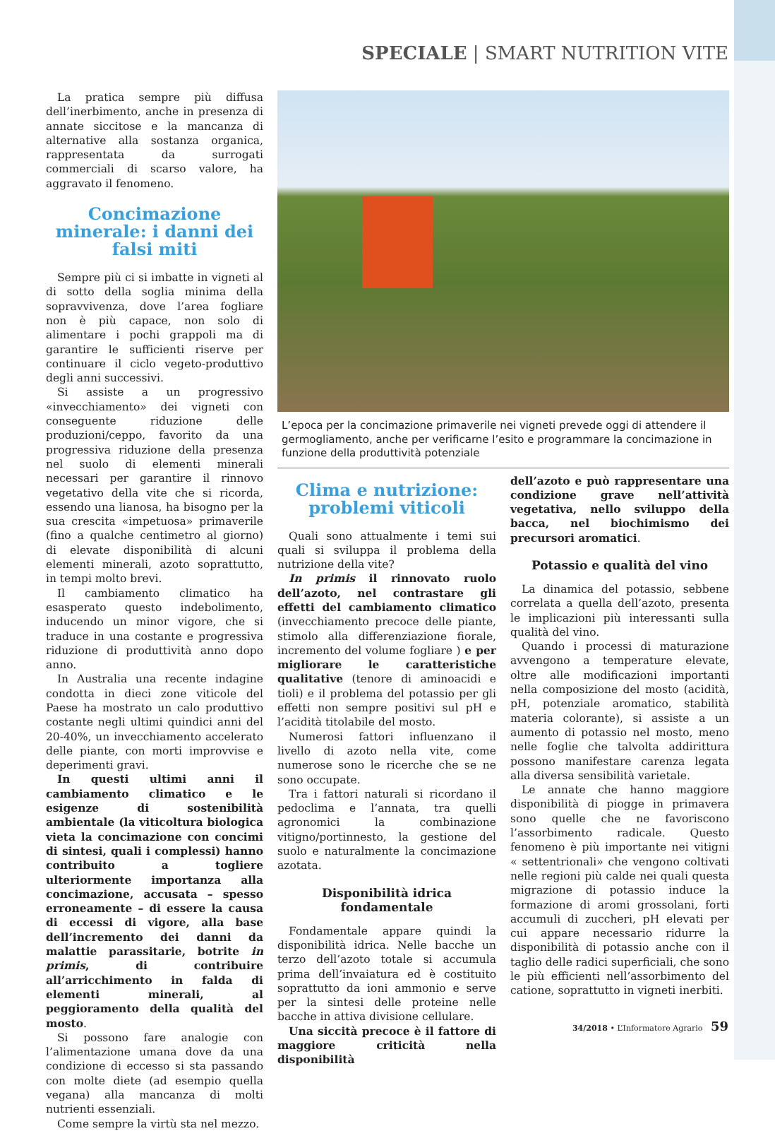SPECIALE | SMART NUTRITION VITE
La pratica sempre più diffusa dell’inerbimento, anche in presenza di annate siccitose e la mancanza di alternative alla sostanza organica, rappresentata da surrogati commerciali di scarso valore, ha aggravato il fenomeno.
Concimazione minerale: i danni dei falsi miti
Sempre più ci si imbatte in vigneti al di sotto della soglia minima della sopravvivenza, dove l’area fogliare non è più capace, non solo di alimentare i pochi grappoli ma di garantire le sufficienti riserve per continuare il ciclo vegeto-produttivo degli anni successivi.
Si assiste a un progressivo «invecchiamento» dei vigneti con conseguente riduzione delle produzioni/ceppo, favorito da una progressiva riduzione della presenza nel suolo di elementi minerali necessari per garantire il rinnovo vegetativo della vite che si ricorda, essendo una lianosa, ha bisogno per la sua crescita «impetuosa» primaverile (fino a qualche centimetro al giorno) di elevate disponibilità di alcuni elementi minerali, azoto soprattutto, in tempi molto brevi.
Il cambiamento climatico ha esasperato questo indebolimento, inducendo un minor vigore, che si traduce in una costante e progressiva riduzione di produttività anno dopo anno.
In Australia una recente indagine condotta in dieci zone viticole del Paese ha mostrato un calo produttivo costante negli ultimi quindici anni del 20-40%, un invecchiamento accelerato delle piante, con morti improvvise e deperimenti gravi.
In questi ultimi anni il cambiamento climatico e le esigenze di sostenibilità ambientale (la viticoltura biologica vieta la concimazione con concimi di sintesi, quali i complessi) hanno contribuito a togliere ulteriormente importanza alla concimazione, accusata – spesso erroneamente – di essere la causa di eccessi di vigore, alla base dell’incremento dei danni da malattie parassitarie, botrite in primis, di contribuire all’arricchimento in falda di elementi minerali, al peggioramento della qualità del mosto.
Si possono fare analogie con l’alimentazione umana dove da una condizione di eccesso si sta passando con molte diete (ad esempio quella vegana) alla mancanza di molti nutrienti essenziali.
Come sempre la virtù sta nel mezzo.
L’epoca per la concimazione primaverile nei vigneti prevede oggi di attendere il germogliamento, anche per verificarne l’esito e programmare la concimazione in funzione della produttività potenziale
Clima e nutrizione: problemi viticoli
Quali sono attualmente i temi sui quali si sviluppa il problema della nutrizione della vite?
In primis il rinnovato ruolo dell’azoto, nel contrastare gli effetti del cambiamento climatico (invecchiamento precoce delle piante, stimolo alla differenziazione fiorale, incremento del volume fogliare ) e per migliorare le caratteristiche qualitative (tenore di aminoacidi e tioli) e il problema del potassio per gli effetti non sempre positivi sul pH e l’acidità titolabile del mosto.
Numerosi fattori influenzano il livello di azoto nella vite, come numerose sono le ricerche che se ne sono occupate.
Tra i fattori naturali si ricordano il pedoclima e l’annata, tra quelli agronomici la combinazione vitigno/portinnesto, la gestione del suolo e naturalmente la concimazione azotata.
Disponibilità idrica fondamentale
Fondamentale appare quindi la disponibilità idrica. Nelle bacche un terzo dell’azoto totale si accumula prima dell’invaiatura ed è costituito soprattutto da ioni ammonio e serve per la sintesi delle proteine nelle bacche in attiva divisione cellulare.
Una siccità precoce è il fattore di maggiore criticità nella disponibilità
dell’azoto e può rappresentare una condizione grave nell’attività vegetativa, nello sviluppo della bacca, nel biochimismo dei precursori aromatici.
Potassio e qualità del vino
La dinamica del potassio, sebbene correlata a quella dell’azoto, presenta le implicazioni più interessanti sulla qualità del vino.
Quando i processi di maturazione avvengono a temperature elevate, oltre alle modificazioni importanti nella composizione del mosto (acidità, pH, potenziale aromatico, stabilità materia colorante), si assiste a un aumento di potassio nel mosto, meno nelle foglie che talvolta addirittura possono manifestare carenza legata alla diversa sensibilità varietale.
Le annate che hanno maggiore disponibilità di piogge in primavera sono quelle che ne favoriscono l’assorbimento radicale. Questo fenomeno è più importante nei vitigni « settentrionali» che vengono coltivati nelle regioni più calde nei quali questa migrazione di potassio induce la formazione di aromi grossolani, forti accumuli di zuccheri, pH elevati per cui appare necessario ridurre la disponibilità di potassio anche con il taglio delle radici superficiali, che sono le più efficienti nell’assorbimento del catione, soprattutto in vigneti inerbiti.
34/2018 • L’Informatore Agrario 59